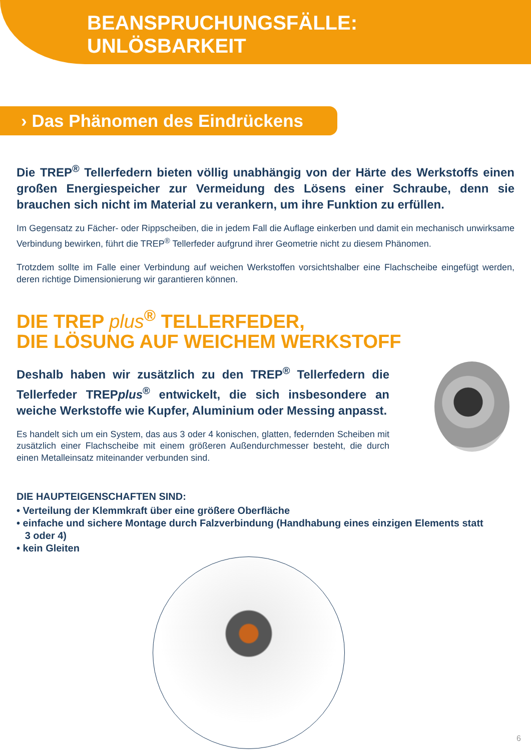BEANSPRUCHUNGSFÄLLE:
UNLÖSBARKEIT
› Das Phänomen des Eindrückens
Die TREP<sup>®</sup> Tellerfedern bieten völlig unabhängig von der Härte des Werkstoffs einen großen Energiespeicher zur Vermeidung des Lösens einer Schraube, denn sie brauchen sich nicht im Material zu verankern, um ihre Funktion zu erfüllen.
Im Gegensatz zu Fächer- oder Rippscheiben, die in jedem Fall die Auflage einkerben und damit ein mechanisch unwirksame Verbindung bewirken, führt die TREP<sup>®</sup> Tellerfeder aufgrund ihrer Geometrie nicht zu diesem Phänomen.
Trotzdem sollte im Falle einer Verbindung auf weichen Werkstoffen vorsichtshalber eine Flachscheibe eingefügt werden, deren richtige Dimensionierung wir garantieren können.
DIE TREP plus<sup>®</sup> TELLERFEDER,
DIE LÖSUNG AUF WEICHEM WERKSTOFF
Deshalb haben wir zusätzlich zu den TREP<sup>®</sup> Tellerfedern die Tellerfeder TREPplus<sup>®</sup> entwickelt, die sich insbesondere an weiche Werkstoffe wie Kupfer, Aluminium oder Messing anpasst.
Es handelt sich um ein System, das aus 3 oder 4 konischen, glatten, federnden Scheiben mit zusätzlich einer Flachscheibe mit einem größeren Außendurchmesser besteht, die durch einen Metalleinsatz miteinander verbunden sind.
DIE HAUPTEIGENSCHAFTEN SIND:
• Verteilung der Klemmkraft über eine größere Oberfläche
• einfache und sichere Montage durch Falzverbindung (Handhabung eines einzigen Elements statt
3 oder 4)
• kein Gleiten
6